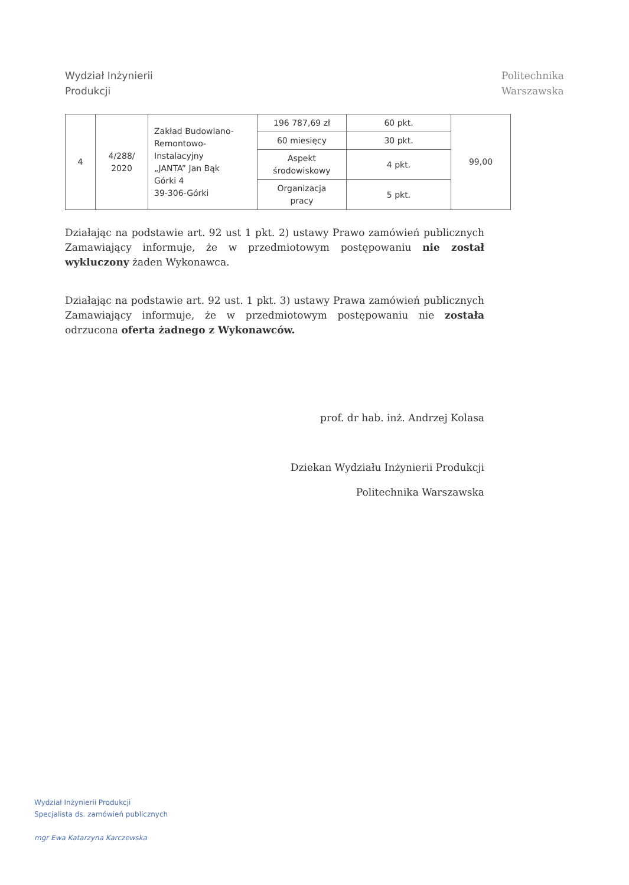Wydział Inżynierii
Produkcji
Politechnika
Warszawska
| 4 | 4/288/ 2020 | Zakład Budowlano- Remontowo- Instalacyjny „JANTA” Jan Bąk Górki 4 39-306-Górki | 196 787,69 zł | 60 pkt. | 99,00 |
| | | | 60 miesięcy | 30 pkt. | |
| | | | Aspekt środowiskowy | 4 pkt. | |
| | | | Organizacja pracy | 5 pkt. | |
Działając na podstawie art. 92 ust 1 pkt. 2) ustawy Prawo zamówień publicznych Zamawiający informuje, że w przedmiotowym postępowaniu nie został wykluczony żaden Wykonawca.
Działając na podstawie art. 92 ust. 1 pkt. 3) ustawy Prawa zamówień publicznych Zamawiający informuje, że w przedmiotowym postępowaniu nie została odrzucona oferta żadnego z Wykonawców.
prof. dr hab. inż. Andrzej Kolasa
Dziekan Wydziału Inżynierii Produkcji
Politechnika Warszawska
Wydział Inżynierii Produkcji
Specjalista ds. zamówień publicznych
mgr Ewa Katarzyna Karczewska